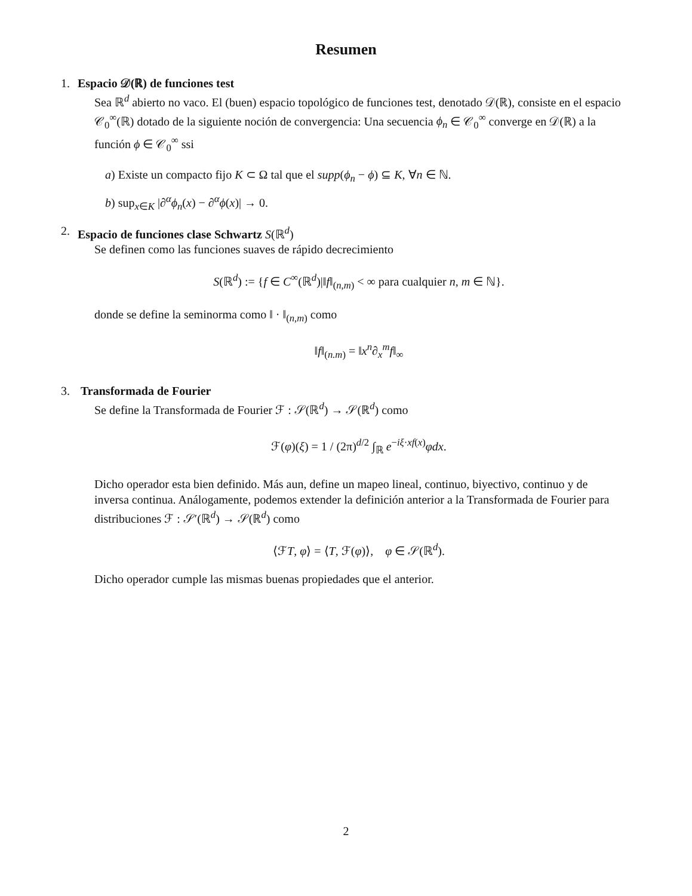Resumen
1. Espacio 𝒟(ℝ) de funciones test
Sea ℝ<sup>d</sup> abierto no vaco. El (buen) espacio topológico de funciones test, denotado 𝒟(ℝ), consiste en el espacio 𝒞<sub>0</sub><sup>∞</sup>(ℝ) dotado de la siguiente noción de convergencia: Una secuencia ϕ<sub>n</sub> ∈ 𝒞<sub>0</sub><sup>∞</sup> converge en 𝒟(ℝ) a la función ϕ ∈ 𝒞<sub>0</sub><sup>∞</sup> ssi
a) Existe un compacto fijo K ⊂ Ω tal que el supp(ϕ<sub>n</sub> − ϕ) ⊆ K, ∀n ∈ ℕ.
b) sup<sub>x∈K</sub> |∂<sup>α</sup>ϕ<sub>n</sub>(x) − ∂<sup>α</sup>ϕ(x)| → 0.
2. Espacio de funciones clase Schwartz S(ℝ<sup>d</sup>)
Se definen como las funciones suaves de rápido decrecimiento
S(ℝ<sup>d</sup>) := {f ∈ C<sup>∞</sup>(ℝ<sup>d</sup>)|‖f‖<sub>(n,m)</sub> < ∞ para cualquier n, m ∈ ℕ}.
donde se define la seminorma como ‖ · ‖<sub>(n,m)</sub> como
‖f‖<sub>(n.m)</sub> = ‖x<sup>n</sup>∂<sub>x</sub><sup>m</sup>f‖<sub>∞</sub>
3. Transformada de Fourier
Se define la Transformada de Fourier ℱ : 𝒮(ℝ<sup>d</sup>) → 𝒮(ℝ<sup>d</sup>) como
ℱ(φ)(ξ) = 1 / (2π)<sup>d/2</sup> ∫<sub>ℝ</sub> e<sup>−iξ·xf(x)</sup>φdx.
Dicho operador esta bien definido. Más aun, define un mapeo lineal, continuo, biyectivo, continuo y de inversa continua. Análogamente, podemos extender la definición anterior a la Transformada de Fourier para distribuciones ℱ : 𝒮′(ℝ<sup>d</sup>) → 𝒮(ℝ<sup>d</sup>) como
⟨ℱT, φ⟩ = ⟨T, ℱ(φ)⟩, φ ∈ 𝒮(ℝ<sup>d</sup>).
Dicho operador cumple las mismas buenas propiedades que el anterior.
2